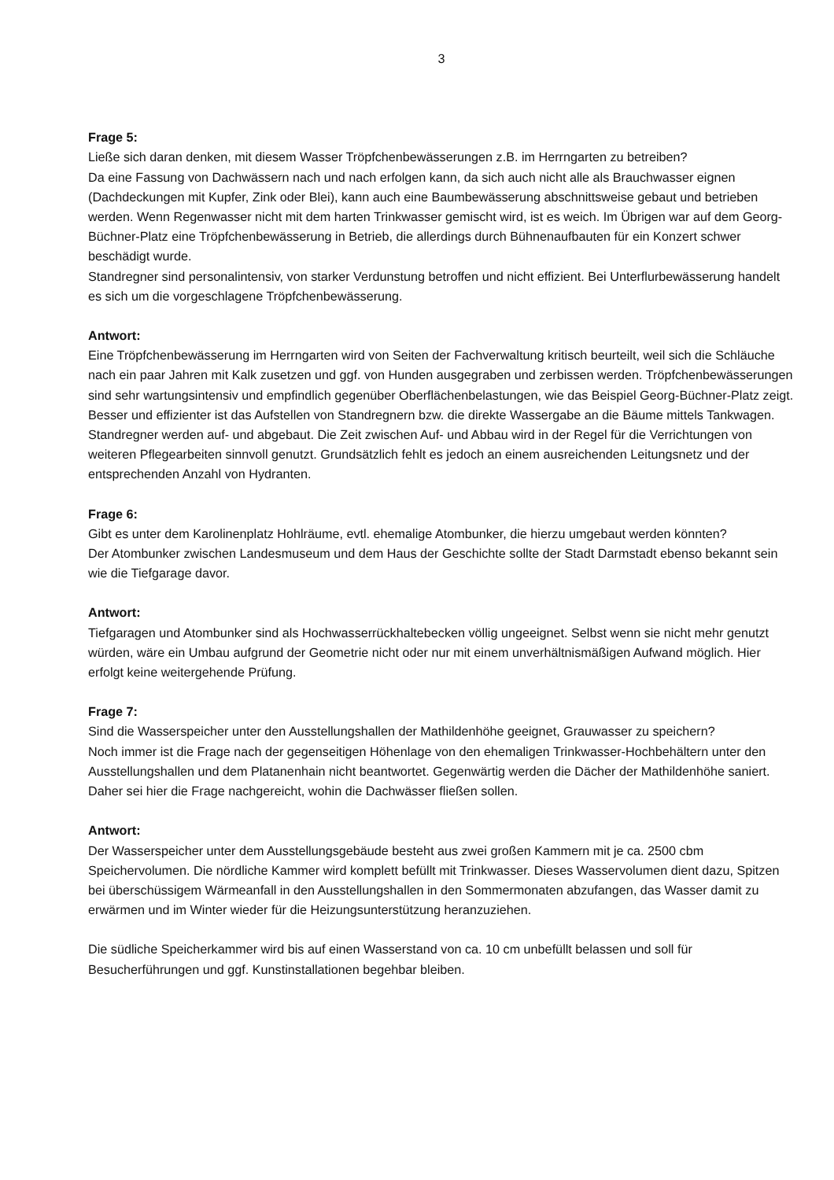3
Frage 5:
Ließe sich daran denken, mit diesem Wasser Tröpfchenbewässerungen z.B. im Herrngarten zu betreiben?
Da eine Fassung von Dachwässern nach und nach erfolgen kann, da sich auch nicht alle als Brauchwasser eignen (Dachdeckungen mit Kupfer, Zink oder Blei), kann auch eine Baumbewässerung abschnittsweise gebaut und betrieben werden. Wenn Regenwasser nicht mit dem harten Trinkwasser gemischt wird, ist es weich. Im Übrigen war auf dem Georg-Büchner-Platz eine Tröpfchenbewässerung in Betrieb, die allerdings durch Bühnenaufbauten für ein Konzert schwer beschädigt wurde.
Standregner sind personalintensiv, von starker Verdunstung betroffen und nicht effizient. Bei Unterflurbewässerung handelt es sich um die vorgeschlagene Tröpfchenbewässerung.
Antwort:
Eine Tröpfchenbewässerung im Herrngarten wird von Seiten der Fachverwaltung kritisch beurteilt, weil sich die Schläuche nach ein paar Jahren mit Kalk zusetzen und ggf. von Hunden ausgegraben und zerbissen werden. Tröpfchenbewässerungen sind sehr wartungsintensiv und empfindlich gegenüber Oberflächenbelastungen, wie das Beispiel Georg-Büchner-Platz zeigt. Besser und effizienter ist das Aufstellen von Standregnern bzw. die direkte Wassergabe an die Bäume mittels Tankwagen. Standregner werden auf- und abgebaut. Die Zeit zwischen Auf- und Abbau wird in der Regel für die Verrichtungen von weiteren Pflegearbeiten sinnvoll genutzt. Grundsätzlich fehlt es jedoch an einem ausreichenden Leitungsnetz und der entsprechenden Anzahl von Hydranten.
Frage 6:
Gibt es unter dem Karolinenplatz Hohlräume, evtl. ehemalige Atombunker, die hierzu umgebaut werden könnten?
Der Atombunker zwischen Landesmuseum und dem Haus der Geschichte sollte der Stadt Darmstadt ebenso bekannt sein wie die Tiefgarage davor.
Antwort:
Tiefgaragen und Atombunker sind als Hochwasserrückhaltebecken völlig ungeeignet. Selbst wenn sie nicht mehr genutzt würden, wäre ein Umbau aufgrund der Geometrie nicht oder nur mit einem unverhältnismäßigen Aufwand möglich. Hier erfolgt keine weitergehende Prüfung.
Frage 7:
Sind die Wasserspeicher unter den Ausstellungshallen der Mathildenhöhe geeignet, Grauwasser zu speichern?
Noch immer ist die Frage nach der gegenseitigen Höhenlage von den ehemaligen Trinkwasser-Hochbehältern unter den Ausstellungshallen und dem Platanenhain nicht beantwortet. Gegenwärtig werden die Dächer der Mathildenhöhe saniert. Daher sei hier die Frage nachgereicht, wohin die Dachwässer fließen sollen.
Antwort:
Der Wasserspeicher unter dem Ausstellungsgebäude besteht aus zwei großen Kammern mit je ca. 2500 cbm Speichervolumen. Die nördliche Kammer wird komplett befüllt mit Trinkwasser. Dieses Wasservolumen dient dazu, Spitzen bei überschüssigem Wärmeanfall in den Ausstellungshallen in den Sommermonaten abzufangen, das Wasser damit zu erwärmen und im Winter wieder für die Heizungsunterstützung heranzuziehen.
Die südliche Speicherkammer wird bis auf einen Wasserstand von ca. 10 cm unbefüllt belassen und soll für Besucherführungen und ggf. Kunstinstallationen begehbar bleiben.